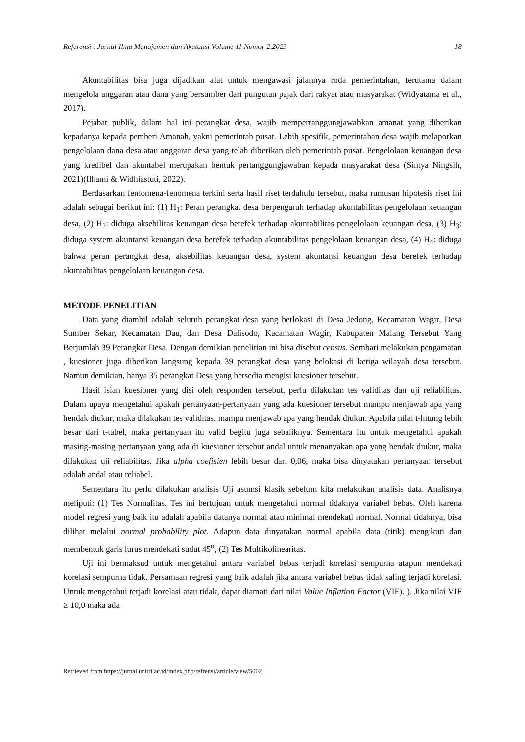Referensi : Jurnal Ilmu Manajemen dan Akutansi Volume 11 Nomor 2,2023 18
Akuntabilitas bisa juga dijadikan alat untuk mengawasi jalannya roda pemerintahan, terutama dalam mengelola anggaran atau dana yang bersumber dari pungutan pajak dari rakyat atau masyarakat (Widyatama et al., 2017).
Pejabat publik, dalam hal ini perangkat desa, wajib mempertanggungjawabkan amanat yang diberikan kepadanya kepada pemberi Amanah, yakni pemerintah pusat. Lebih spesifik, pemerintahan desa wajib melaporkan pengelolaan dana desa atau anggaran desa yang telah diberikan oleh pemerintah pusat. Pengelolaan keuangan desa yang kredibel dan akuntabel merupakan bentuk pertanggungjawaban kepada masyarakat desa (Sintya Ningsih, 2021)(Ilhami & Widhiastuti, 2022).
Berdasarkan femomena-fenomena terkini serta hasil riset terdahulu tersebut, maka rumusan hipotesis riset ini adalah sebagai berikut ini: (1) H<sub>1</sub>: Peran perangkat desa berpengaruh terhadap akuntabilitas pengelolaan keuangan desa, (2) H<sub>2</sub>: diduga aksebilitas keuangan desa berefek terhadap akuntabilitas pengelolaan keuangan desa, (3) H<sub>3</sub>: diduga system akuntansi keuangan desa berefek terhadap akuntabilitas pengelolaan keuangan desa, (4) H<sub>4</sub>: diduga bahwa peran perangkat desa, aksebilitas keuangan desa, system akuntansi keuangan desa berefek terhadap akuntabilitas pengelolaan keuangan desa.
METODE PENELITIAN
Data yang diambil adalah seluruh perangkat desa yang berlokasi di Desa Jedong, Kecamatan Wagir, Desa Sumber Sekar, Kecamatan Dau, dan Desa Dalisodo, Kacamatan Wagir, Kabupaten Malang Tersebut Yang Berjumlah 39 Perangkat Desa. Dengan demikian penelitian ini bisa disebut census. Sembari melakukan pengamatan , kuesioner juga diberikan langsung kepada 39 perangkat desa yang belokasi di ketiga wilayah desa tersebut. Namun demikian, hanya 35 perangkat Desa yang bersedia mengisi kuesioner tersebut.
Hasil isian kuesioner yang disi oleh responden tersebut, perlu dilakukan tes validitas dan uji reliabilitas. Dalam upaya mengetahui apakah pertanyaan-pertanyaan yang ada kuesioner tersebut mampu menjawab apa yang hendak diukur, maka dilakukan tes validitas. mampu menjawab apa yang hendak diukur. Apabila nilai t-hitung lebih besar dari t-tabel, maka pertanyaan itu valid begitu juga sebaliknya. Sementara itu untuk mengetahui apakah masing-masing pertanyaan yang ada di kuesioner tersebut andal untuk menanyakan apa yang hendak diukur, maka dilakukan uji reliabilitas. Jika alpha coefisien lebih besar dari 0,06, maka bisa dinyatakan pertanyaan tersebut adalah andal atau reliabel.
Sementara itu perlu dilakukan analisis Uji asumsi klasik sebelum kita melakukan analisis data. Analisnya meliputi: (1) Tes Normalitas. Tes ini bertujuan untuk mengetahui normal tidaknya variabel bebas. Oleh karena model regresi yang baik itu adalah apabila datanya normal atau minimal mendekati normal. Normal tidaknya, bisa dilihat melalui normal probability plot. Adapun data dinyatakan normal apabila data (titik) mengikuti dan membentuk garis lurus mendekati sudut 45<sup>o</sup>, (2) Tes Multikolinearitas.
Uji ini bermaksud untuk mengetahui antara variabel bebas terjadi korelasi sempurna atapun mendekati korelasi sempurna tidak. Persamaan regresi yang baik adalah jika antara variabel bebas tidak saling terjadi korelasi. Untuk mengetahui terjadi korelasi atau tidak, dapat diamati dari nilai Value Inflation Factor (VIF). ). Jika nilai VIF ≥ 10,0 maka ada
Retrieved from https://jurnal.unitri.ac.id/index.php/refrensi/article/view/5002